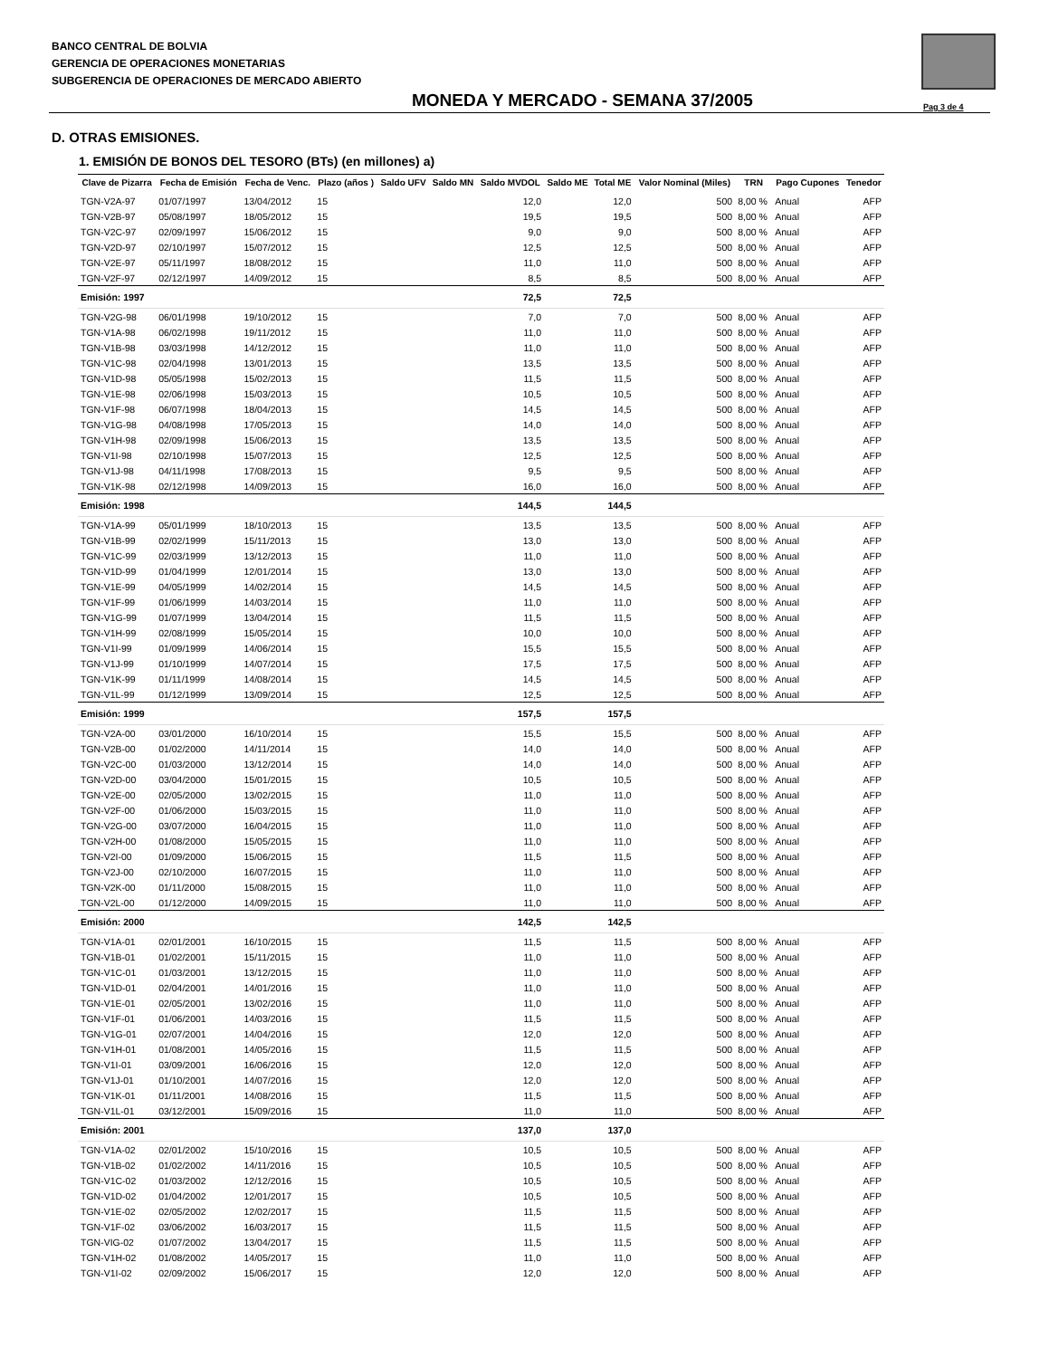BANCO CENTRAL DE BOLVIA
GERENCIA DE OPERACIONES MONETARIAS
SUBGERENCIA DE OPERACIONES DE MERCADO ABIERTO
MONEDA Y MERCADO - SEMANA 37/2005
Pag 3 de 4
D. OTRAS EMISIONES.
1. EMISIÓN DE BONOS DEL TESORO (BTs) (en millones) a)
| Clave de Pizarra | Fecha de Emisión | Fecha de Venc. | Plazo (años ) | Saldo UFV | Saldo MN | Saldo MVDOL | Saldo ME | Total ME | Valor Nominal (Miles) | TRN | Pago Cupones | Tenedor |
| --- | --- | --- | --- | --- | --- | --- | --- | --- | --- | --- | --- | --- |
| TGN-V2A-97 | 01/07/1997 | 13/04/2012 | 15 | | | 12,0 | | 12,0 | 500 | 8,00 % | Anual | AFP |
| TGN-V2B-97 | 05/08/1997 | 18/05/2012 | 15 | | | 19,5 | | 19,5 | 500 | 8,00 % | Anual | AFP |
| TGN-V2C-97 | 02/09/1997 | 15/06/2012 | 15 | | | 9,0 | | 9,0 | 500 | 8,00 % | Anual | AFP |
| TGN-V2D-97 | 02/10/1997 | 15/07/2012 | 15 | | | 12,5 | | 12,5 | 500 | 8,00 % | Anual | AFP |
| TGN-V2E-97 | 05/11/1997 | 18/08/2012 | 15 | | | 11,0 | | 11,0 | 500 | 8,00 % | Anual | AFP |
| TGN-V2F-97 | 02/12/1997 | 14/09/2012 | 15 | | | 8,5 | | 8,5 | 500 | 8,00 % | Anual | AFP |
| Emisión: 1997 | | | | | | 72,5 | | 72,5 | | | | |
| TGN-V2G-98 | 06/01/1998 | 19/10/2012 | 15 | | | 7,0 | | 7,0 | 500 | 8,00 % | Anual | AFP |
| TGN-V1A-98 | 06/02/1998 | 19/11/2012 | 15 | | | 11,0 | | 11,0 | 500 | 8,00 % | Anual | AFP |
| TGN-V1B-98 | 03/03/1998 | 14/12/2012 | 15 | | | 11,0 | | 11,0 | 500 | 8,00 % | Anual | AFP |
| TGN-V1C-98 | 02/04/1998 | 13/01/2013 | 15 | | | 13,5 | | 13,5 | 500 | 8,00 % | Anual | AFP |
| TGN-V1D-98 | 05/05/1998 | 15/02/2013 | 15 | | | 11,5 | | 11,5 | 500 | 8,00 % | Anual | AFP |
| TGN-V1E-98 | 02/06/1998 | 15/03/2013 | 15 | | | 10,5 | | 10,5 | 500 | 8,00 % | Anual | AFP |
| TGN-V1F-98 | 06/07/1998 | 18/04/2013 | 15 | | | 14,5 | | 14,5 | 500 | 8,00 % | Anual | AFP |
| TGN-V1G-98 | 04/08/1998 | 17/05/2013 | 15 | | | 14,0 | | 14,0 | 500 | 8,00 % | Anual | AFP |
| TGN-V1H-98 | 02/09/1998 | 15/06/2013 | 15 | | | 13,5 | | 13,5 | 500 | 8,00 % | Anual | AFP |
| TGN-V1I-98 | 02/10/1998 | 15/07/2013 | 15 | | | 12,5 | | 12,5 | 500 | 8,00 % | Anual | AFP |
| TGN-V1J-98 | 04/11/1998 | 17/08/2013 | 15 | | | 9,5 | | 9,5 | 500 | 8,00 % | Anual | AFP |
| TGN-V1K-98 | 02/12/1998 | 14/09/2013 | 15 | | | 16,0 | | 16,0 | 500 | 8,00 % | Anual | AFP |
| Emisión: 1998 | | | | | | 144,5 | | 144,5 | | | | |
| TGN-V1A-99 | 05/01/1999 | 18/10/2013 | 15 | | | 13,5 | | 13,5 | 500 | 8,00 % | Anual | AFP |
| TGN-V1B-99 | 02/02/1999 | 15/11/2013 | 15 | | | 13,0 | | 13,0 | 500 | 8,00 % | Anual | AFP |
| TGN-V1C-99 | 02/03/1999 | 13/12/2013 | 15 | | | 11,0 | | 11,0 | 500 | 8,00 % | Anual | AFP |
| TGN-V1D-99 | 01/04/1999 | 12/01/2014 | 15 | | | 13,0 | | 13,0 | 500 | 8,00 % | Anual | AFP |
| TGN-V1E-99 | 04/05/1999 | 14/02/2014 | 15 | | | 14,5 | | 14,5 | 500 | 8,00 % | Anual | AFP |
| TGN-V1F-99 | 01/06/1999 | 14/03/2014 | 15 | | | 11,0 | | 11,0 | 500 | 8,00 % | Anual | AFP |
| TGN-V1G-99 | 01/07/1999 | 13/04/2014 | 15 | | | 11,5 | | 11,5 | 500 | 8,00 % | Anual | AFP |
| TGN-V1H-99 | 02/08/1999 | 15/05/2014 | 15 | | | 10,0 | | 10,0 | 500 | 8,00 % | Anual | AFP |
| TGN-V1I-99 | 01/09/1999 | 14/06/2014 | 15 | | | 15,5 | | 15,5 | 500 | 8,00 % | Anual | AFP |
| TGN-V1J-99 | 01/10/1999 | 14/07/2014 | 15 | | | 17,5 | | 17,5 | 500 | 8,00 % | Anual | AFP |
| TGN-V1K-99 | 01/11/1999 | 14/08/2014 | 15 | | | 14,5 | | 14,5 | 500 | 8,00 % | Anual | AFP |
| TGN-V1L-99 | 01/12/1999 | 13/09/2014 | 15 | | | 12,5 | | 12,5 | 500 | 8,00 % | Anual | AFP |
| Emisión: 1999 | | | | | | 157,5 | | 157,5 | | | | |
| TGN-V2A-00 | 03/01/2000 | 16/10/2014 | 15 | | | 15,5 | | 15,5 | 500 | 8,00 % | Anual | AFP |
| TGN-V2B-00 | 01/02/2000 | 14/11/2014 | 15 | | | 14,0 | | 14,0 | 500 | 8,00 % | Anual | AFP |
| TGN-V2C-00 | 01/03/2000 | 13/12/2014 | 15 | | | 14,0 | | 14,0 | 500 | 8,00 % | Anual | AFP |
| TGN-V2D-00 | 03/04/2000 | 15/01/2015 | 15 | | | 10,5 | | 10,5 | 500 | 8,00 % | Anual | AFP |
| TGN-V2E-00 | 02/05/2000 | 13/02/2015 | 15 | | | 11,0 | | 11,0 | 500 | 8,00 % | Anual | AFP |
| TGN-V2F-00 | 01/06/2000 | 15/03/2015 | 15 | | | 11,0 | | 11,0 | 500 | 8,00 % | Anual | AFP |
| TGN-V2G-00 | 03/07/2000 | 16/04/2015 | 15 | | | 11,0 | | 11,0 | 500 | 8,00 % | Anual | AFP |
| TGN-V2H-00 | 01/08/2000 | 15/05/2015 | 15 | | | 11,0 | | 11,0 | 500 | 8,00 % | Anual | AFP |
| TGN-V2I-00 | 01/09/2000 | 15/06/2015 | 15 | | | 11,5 | | 11,5 | 500 | 8,00 % | Anual | AFP |
| TGN-V2J-00 | 02/10/2000 | 16/07/2015 | 15 | | | 11,0 | | 11,0 | 500 | 8,00 % | Anual | AFP |
| TGN-V2K-00 | 01/11/2000 | 15/08/2015 | 15 | | | 11,0 | | 11,0 | 500 | 8,00 % | Anual | AFP |
| TGN-V2L-00 | 01/12/2000 | 14/09/2015 | 15 | | | 11,0 | | 11,0 | 500 | 8,00 % | Anual | AFP |
| Emisión: 2000 | | | | | | 142,5 | | 142,5 | | | | |
| TGN-V1A-01 | 02/01/2001 | 16/10/2015 | 15 | | | 11,5 | | 11,5 | 500 | 8,00 % | Anual | AFP |
| TGN-V1B-01 | 01/02/2001 | 15/11/2015 | 15 | | | 11,0 | | 11,0 | 500 | 8,00 % | Anual | AFP |
| TGN-V1C-01 | 01/03/2001 | 13/12/2015 | 15 | | | 11,0 | | 11,0 | 500 | 8,00 % | Anual | AFP |
| TGN-V1D-01 | 02/04/2001 | 14/01/2016 | 15 | | | 11,0 | | 11,0 | 500 | 8,00 % | Anual | AFP |
| TGN-V1E-01 | 02/05/2001 | 13/02/2016 | 15 | | | 11,0 | | 11,0 | 500 | 8,00 % | Anual | AFP |
| TGN-V1F-01 | 01/06/2001 | 14/03/2016 | 15 | | | 11,5 | | 11,5 | 500 | 8,00 % | Anual | AFP |
| TGN-V1G-01 | 02/07/2001 | 14/04/2016 | 15 | | | 12,0 | | 12,0 | 500 | 8,00 % | Anual | AFP |
| TGN-V1H-01 | 01/08/2001 | 14/05/2016 | 15 | | | 11,5 | | 11,5 | 500 | 8,00 % | Anual | AFP |
| TGN-V1I-01 | 03/09/2001 | 16/06/2016 | 15 | | | 12,0 | | 12,0 | 500 | 8,00 % | Anual | AFP |
| TGN-V1J-01 | 01/10/2001 | 14/07/2016 | 15 | | | 12,0 | | 12,0 | 500 | 8,00 % | Anual | AFP |
| TGN-V1K-01 | 01/11/2001 | 14/08/2016 | 15 | | | 11,5 | | 11,5 | 500 | 8,00 % | Anual | AFP |
| TGN-V1L-01 | 03/12/2001 | 15/09/2016 | 15 | | | 11,0 | | 11,0 | 500 | 8,00 % | Anual | AFP |
| Emisión: 2001 | | | | | | 137,0 | | 137,0 | | | | |
| TGN-V1A-02 | 02/01/2002 | 15/10/2016 | 15 | | | 10,5 | | 10,5 | 500 | 8,00 % | Anual | AFP |
| TGN-V1B-02 | 01/02/2002 | 14/11/2016 | 15 | | | 10,5 | | 10,5 | 500 | 8,00 % | Anual | AFP |
| TGN-V1C-02 | 01/03/2002 | 12/12/2016 | 15 | | | 10,5 | | 10,5 | 500 | 8,00 % | Anual | AFP |
| TGN-V1D-02 | 01/04/2002 | 12/01/2017 | 15 | | | 10,5 | | 10,5 | 500 | 8,00 % | Anual | AFP |
| TGN-V1E-02 | 02/05/2002 | 12/02/2017 | 15 | | | 11,5 | | 11,5 | 500 | 8,00 % | Anual | AFP |
| TGN-V1F-02 | 03/06/2002 | 16/03/2017 | 15 | | | 11,5 | | 11,5 | 500 | 8,00 % | Anual | AFP |
| TGN-VIG-02 | 01/07/2002 | 13/04/2017 | 15 | | | 11,5 | | 11,5 | 500 | 8,00 % | Anual | AFP |
| TGN-V1H-02 | 01/08/2002 | 14/05/2017 | 15 | | | 11,0 | | 11,0 | 500 | 8,00 % | Anual | AFP |
| TGN-V1I-02 | 02/09/2002 | 15/06/2017 | 15 | | | 12,0 | | 12,0 | 500 | 8,00 % | Anual | AFP |